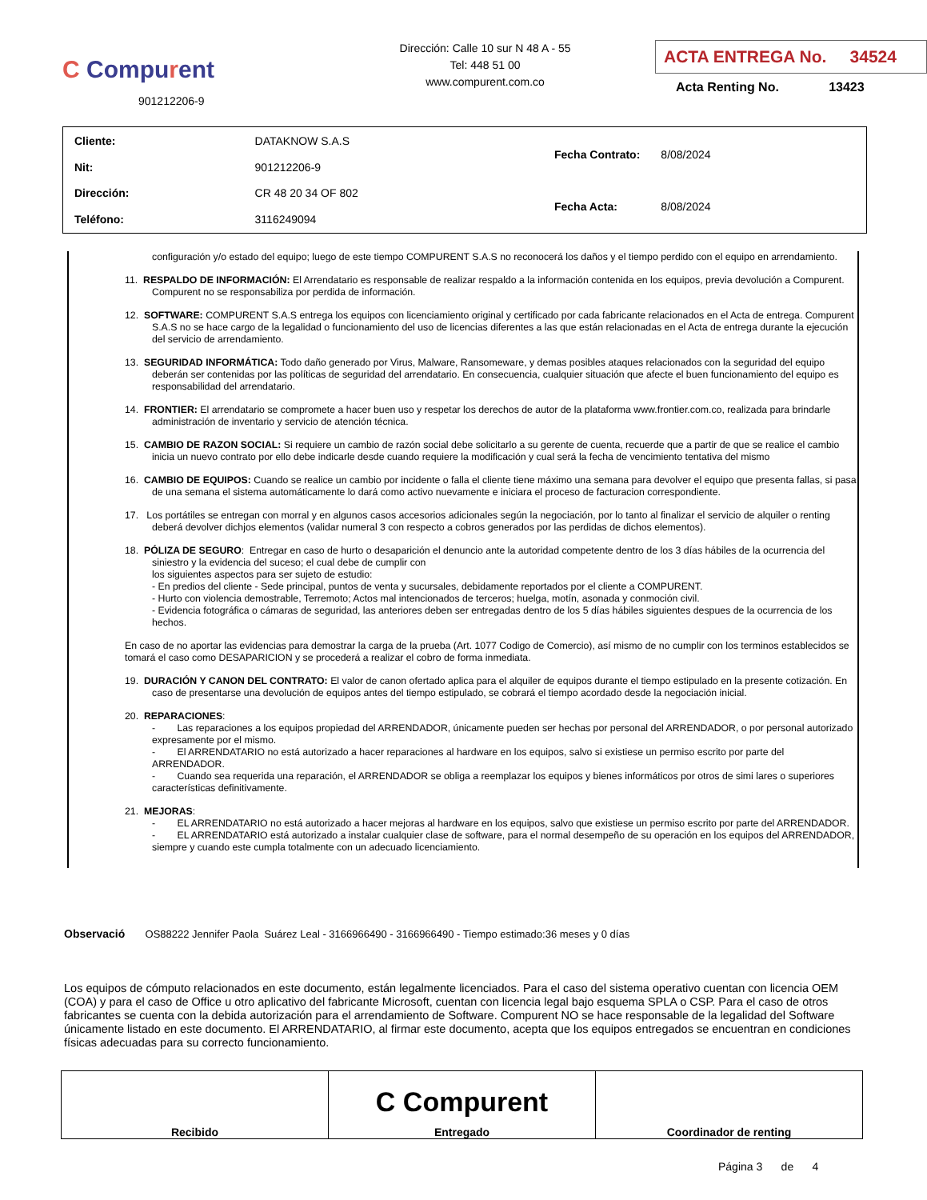C Compurent
901212206-9
Dirección: Calle 10 sur N 48 A - 55
Tel: 448 51 00
www.compurent.com.co
ACTA ENTREGA No. 34524
Acta Renting No. 13423
| Cliente: | DATAKNOW S.A.S |
| Nit: | 901212206-9 |
| Dirección: | CR 48 20 34 OF 802 |
| Teléfono: | 3116249094 |
| Fecha Contrato: | 8/08/2024 |
| Fecha Acta: | 8/08/2024 |
configuración y/o estado del equipo; luego de este tiempo COMPURENT S.A.S no reconocerá los daños y el tiempo perdido con el equipo en arrendamiento.
11. RESPALDO DE INFORMACIÓN: El Arrendatario es responsable de realizar respaldo a la información contenida en los equipos, previa devolución a Compurent. Compurent no se responsabiliza por perdida de información.
12. SOFTWARE: COMPURENT S.A.S entrega los equipos con licenciamiento original y certificado por cada fabricante relacionados en el Acta de entrega. Compurent S.A.S no se hace cargo de la legalidad o funcionamiento del uso de licencias diferentes a las que están relacionadas en el Acta de entrega durante la ejecución del servicio de arrendamiento.
13. SEGURIDAD INFORMÁTICA: Todo daño generado por Virus, Malware, Ransomeware, y demas posibles ataques relacionados con la seguridad del equipo deberán ser contenidas por las políticas de seguridad del arrendatario. En consecuencia, cualquier situación que afecte el buen funcionamiento del equipo es responsabilidad del arrendatario.
14. FRONTIER: El arrendatario se compromete a hacer buen uso y respetar los derechos de autor de la plataforma www.frontier.com.co, realizada para brindarle administración de inventario y servicio de atención técnica.
15. CAMBIO DE RAZON SOCIAL: Si requiere un cambio de razón social debe solicitarlo a su gerente de cuenta, recuerde que a partir de que se realice el cambio inicia un nuevo contrato por ello debe indicarle desde cuando requiere la modificación y cual será la fecha de vencimiento tentativa del mismo
16. CAMBIO DE EQUIPOS: Cuando se realice un cambio por incidente o falla el cliente tiene máximo una semana para devolver el equipo que presenta fallas, si pasa de una semana el sistema automáticamente lo dará como activo nuevamente e iniciara el proceso de facturacion correspondiente.
17. Los portátiles se entregan con morral y en algunos casos accesorios adicionales según la negociación, por lo tanto al finalizar el servicio de alquiler o renting deberá devolver dichjos elementos (validar numeral 3 con respecto a cobros generados por las perdidas de dichos elementos).
18. PÓLIZA DE SEGURO: Entregar en caso de hurto o desaparición el denuncio ante la autoridad competente dentro de los 3 días hábiles de la ocurrencia del siniestro y la evidencia del suceso; el cual debe de cumplir con
los siguientes aspectos para ser sujeto de estudio:
- En predios del cliente - Sede principal, puntos de venta y sucursales, debidamente reportados por el cliente a COMPURENT.
- Hurto con violencia demostrable, Terremoto; Actos mal intencionados de terceros; huelga, motín, asonada y conmoción civil.
- Evidencia fotográfica o cámaras de seguridad, las anteriores deben ser entregadas dentro de los 5 días hábiles siguientes despues de la ocurrencia de los hechos.
En caso de no aportar las evidencias para demostrar la carga de la prueba (Art. 1077 Codigo de Comercio), así mismo de no cumplir con los terminos establecidos se tomará el caso como DESAPARICION y se procederá a realizar el cobro de forma inmediata.
19. DURACIÓN Y CANON DEL CONTRATO: El valor de canon ofertado aplica para el alquiler de equipos durante el tiempo estipulado en la presente cotización. En caso de presentarse una devolución de equipos antes del tiempo estipulado, se cobrará el tiempo acordado desde la negociación inicial.
20. REPARACIONES:
- Las reparaciones a los equipos propiedad del ARRENDADOR, únicamente pueden ser hechas por personal del ARRENDADOR, o por personal autorizado expresamente por el mismo.
- El ARRENDATARIO no está autorizado a hacer reparaciones al hardware en los equipos, salvo si existiese un permiso escrito por parte del ARRENDADOR.
- Cuando sea requerida una reparación, el ARRENDADOR se obliga a reemplazar los equipos y bienes informáticos por otros de simi lares o superiores características definitivamente.
21. MEJORAS:
- EL ARRENDATARIO no está autorizado a hacer mejoras al hardware en los equipos, salvo que existiese un permiso escrito por parte del ARRENDADOR.
- EL ARRENDATARIO está autorizado a instalar cualquier clase de software, para el normal desempeño de su operación en los equipos del ARRENDADOR, siempre y cuando este cumpla totalmente con un adecuado licenciamiento.
Observació OS88222 Jennifer Paola Suárez Leal - 3166966490 - 3166966490 - Tiempo estimado:36 meses y 0 días
Los equipos de cómputo relacionados en este documento, están legalmente licenciados. Para el caso del sistema operativo cuentan con licencia OEM (COA) y para el caso de Office u otro aplicativo del fabricante Microsoft, cuentan con licencia legal bajo esquema SPLA o CSP. Para el caso de otros fabricantes se cuenta con la debida autorización para el arrendamiento de Software. Compurent NO se hace responsable de la legalidad del Software únicamente listado en este documento. El ARRENDATARIO, al firmar este documento, acepta que los equipos entregados se encuentran en condiciones físicas adecuadas para su correcto funcionamiento.
| Recibido | C Compurent Entregado | Coordinador de renting |
Página 3 de 4